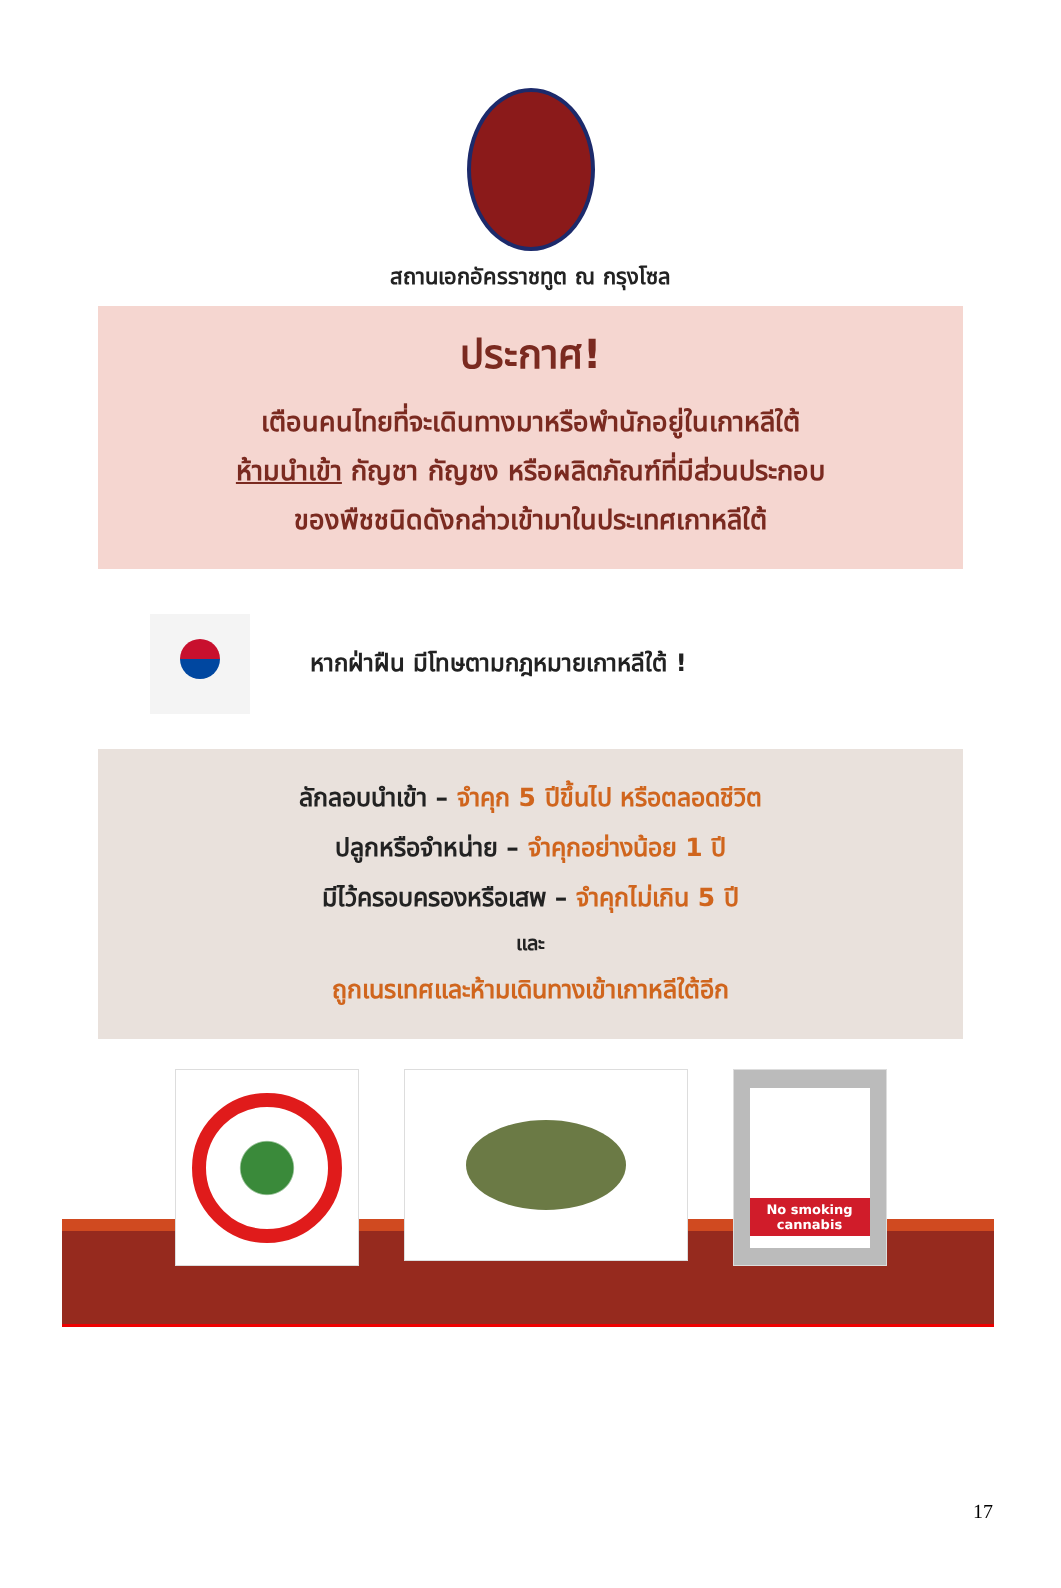สถานเอกอัครราชทูต ณ กรุงโซล
ประกาศ!
เตือนคนไทยที่จะเดินทางมาหรือพำนักอยู่ในเกาหลีใต้
ห้ามนำเข้า กัญชา กัญชง หรือผลิตภัณฑ์ที่มีส่วนประกอบ
ของพืชชนิดดังกล่าวเข้ามาในประเทศเกาหลีใต้
หากฝ่าฝืน มีโทษตามกฎหมายเกาหลีใต้ !
ลักลอบนำเข้า – จำคุก 5 ปีขึ้นไป หรือตลอดชีวิต
ปลูกหรือจำหน่าย – จำคุกอย่างน้อย 1 ปี
มีไว้ครอบครองหรือเสพ – จำคุกไม่เกิน 5 ปี
และ
ถูกเนรเทศและห้ามเดินทางเข้าเกาหลีใต้อีก
No smoking cannabis
17